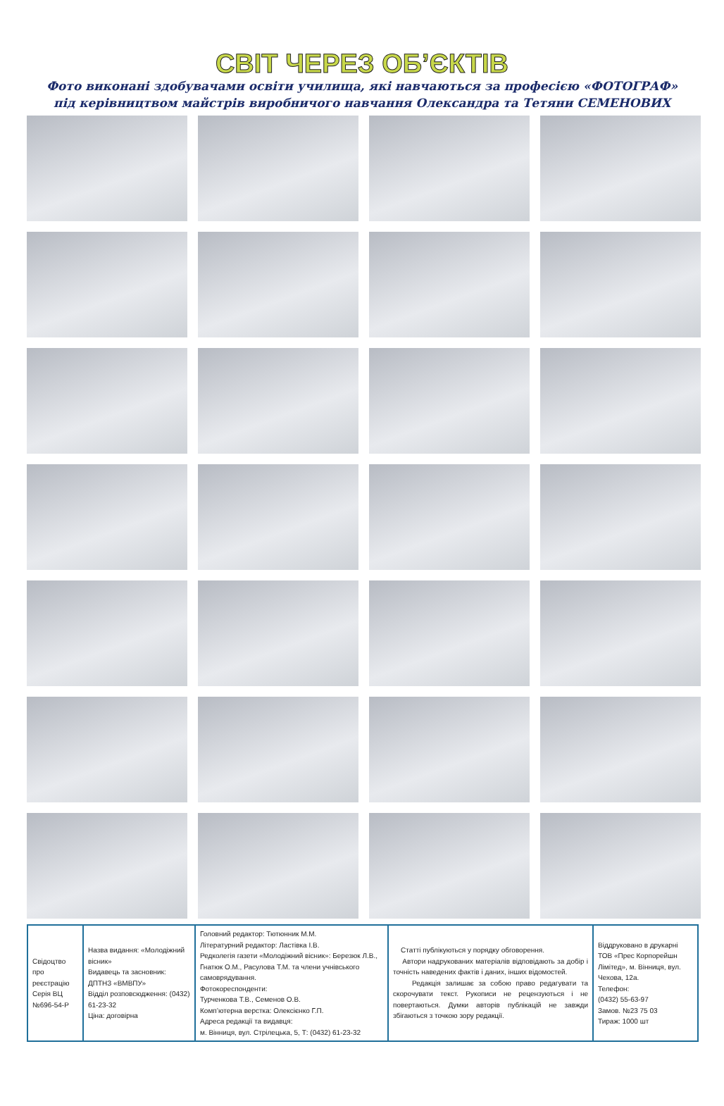СВІТ ЧЕРЕЗ ОБ’ЄКТІВ
Фото виконані здобувачами освіти училища, які навчаються за професією «ФОТОГРАФ»
під керівництвом майстрів виробничого навчання Олександра та Тетяни СЕМЕНОВИХ
| Свідоцтво про реєстрацію Серія ВЦ №696-54-Р | Назва видання: «Молодіжний вісник» Видавець та засновник: ДПТНЗ «ВМВПУ» Відділ розповсюдження: (0432) 61-23-32 Ціна: договірна | Головний редактор: Тютюнник М.М. Літературний редактор: Ластівка І.В. Редколегія газети «Молодіжний вісник»: Березюк Л.В., Гнатюк О.М., Расулова Т.М. та члени учнівського самоврядування. Фотокореспонденти: Турченкова Т.В., Семенов О.В. Комп’ютерна верстка: Олексієнко Г.П. Адреса редакції та видавця: м. Вінниця, вул. Стрілецька, 5, Т: (0432) 61-23-32 | Статті публікуються у порядку обговорення. Автори надрукованих матеріалів відповідають за добір і точність наведених фактів і даних, інших відомостей. Редакція залишає за собою право редагувати та скорочувати текст. Рукописи не рецензуються і не повертаються. Думки авторів публікацій не завжди збігаються з точкою зору редакції. | Віддруковано в друкарні ТОВ «Прес Корпорейшн Лімітед», м. Вінниця, вул. Чехова, 12а. Телефон: (0432) 55-63-97 Замов. №23 75 03 Тираж: 1000 шт |